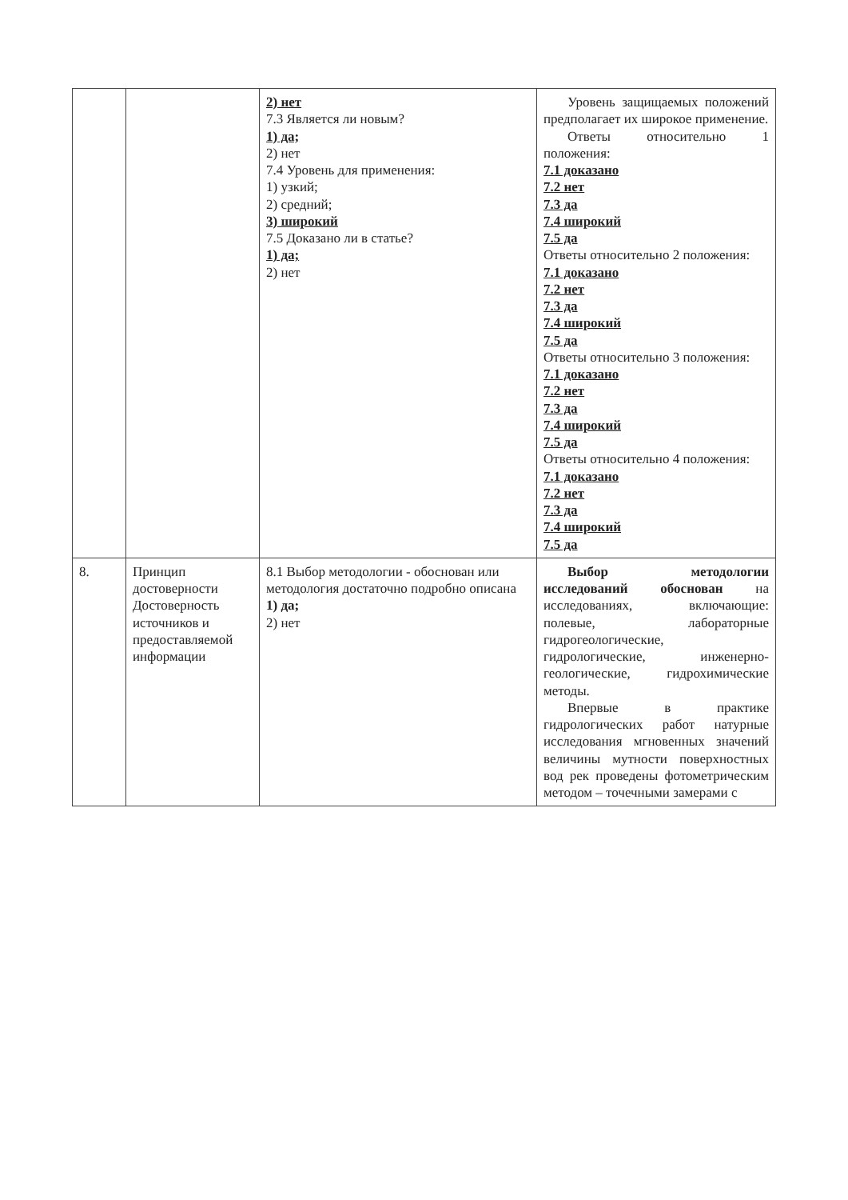| | | 2) нет 7.3 Является ли новым? 1) да; 2) нет 7.4 Уровень для применения: 1) узкий; 2) средний; 3) широкий 7.5 Доказано ли в статье? 1) да; 2) нет | Уровень защищаемых положений предполагает их широкое применение. Ответы относительно 1 положения: 7.1 доказано 7.2 нет 7.3 да 7.4 широкий 7.5 да Ответы относительно 2 положения: 7.1 доказано 7.2 нет 7.3 да 7.4 широкий 7.5 да Ответы относительно 3 положения: 7.1 доказано 7.2 нет 7.3 да 7.4 широкий 7.5 да Ответы относительно 4 положения: 7.1 доказано 7.2 нет 7.3 да 7.4 широкий 7.5 да |
| 8. | Принцип достоверности Достоверность источников и предоставляемой информации | 8.1 Выбор методологии - обоснован или методология достаточно подробно описана 1) да; 2) нет | Выбор методологии исследований обоснован на исследованиях, включающие: полевые, лабораторные гидрогеологические, гидрологические, инженерно-геологические, гидрохимические методы. Впервые в практике гидрологических работ натурные исследования мгновенных значений величины мутности поверхностных вод рек проведены фотометрическим методом – точечными замерами с |